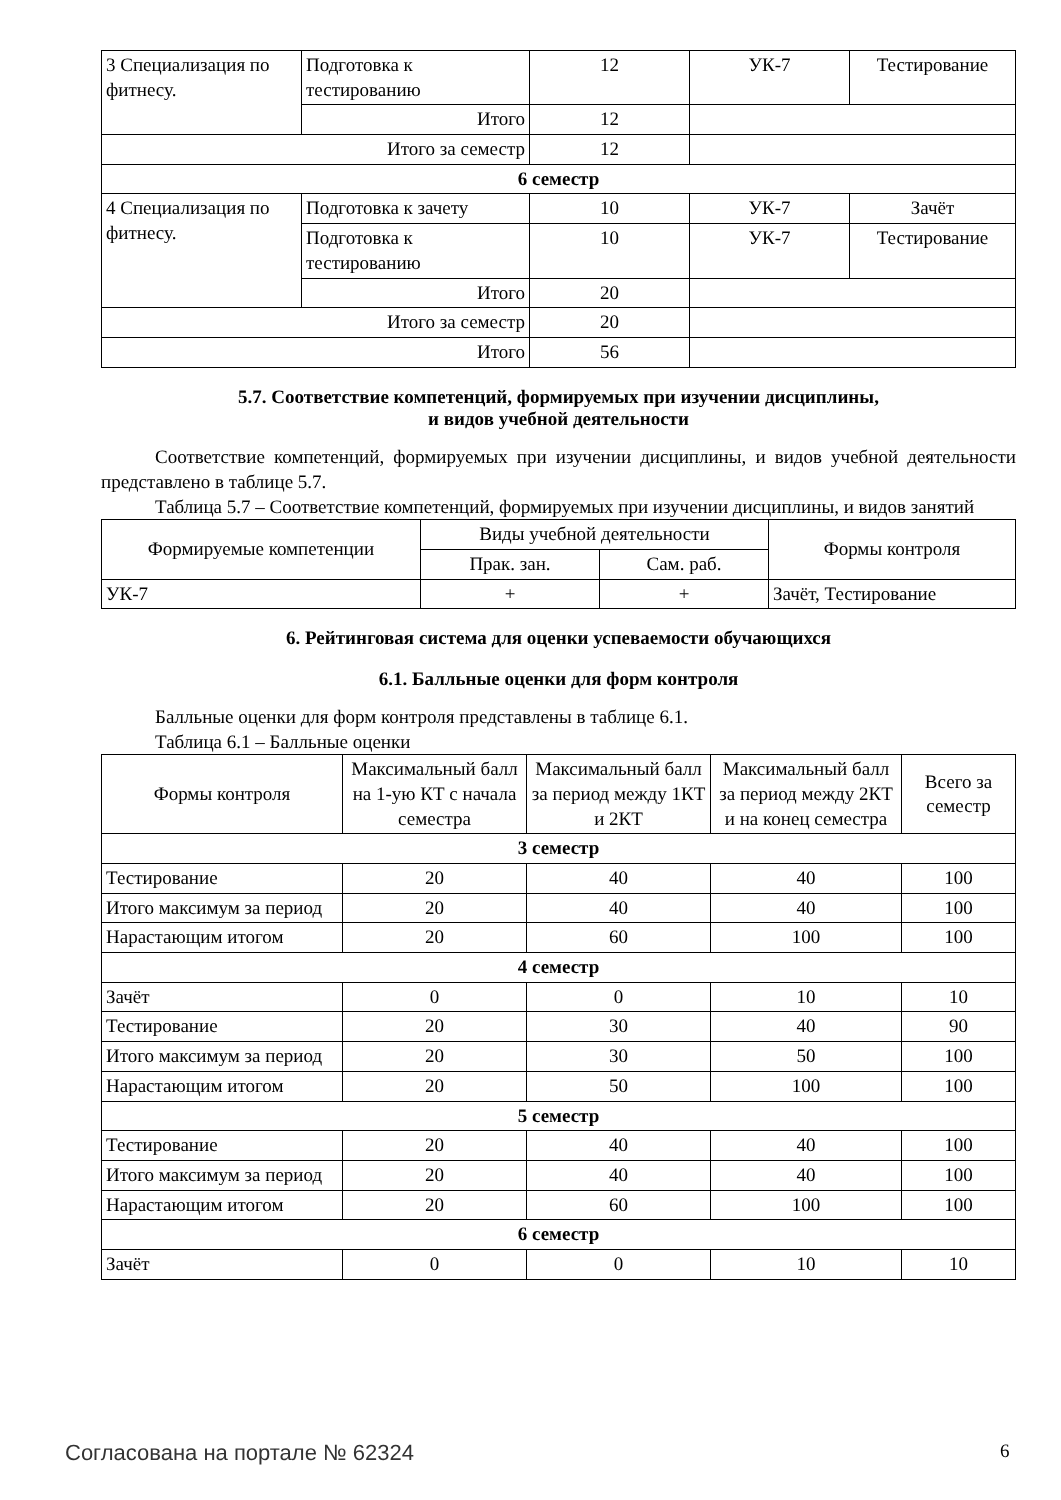| 3 Специализация по фитнесу. | Подготовка к тестированию | 12 | УК-7 | Тестирование |
| | Итого | 12 | | |
| Итого за семестр | | 12 | | |
| 6 семестр | | | | |
| 4 Специализация по фитнесу. | Подготовка к зачету | 10 | УК-7 | Зачёт |
| | Подготовка к тестированию | 10 | УК-7 | Тестирование |
| | Итого | 20 | | |
| Итого за семестр | | 20 | | |
| Итого | | 56 | | |
5.7. Соответствие компетенций, формируемых при изучении дисциплины,
и видов учебной деятельности
Соответствие компетенций, формируемых при изучении дисциплины, и видов учебной деятельности представлено в таблице 5.7.
Таблица 5.7 – Соответствие компетенций, формируемых при изучении дисциплины, и видов занятий
| Формируемые компетенции | Виды учебной деятельности | | Формы контроля |
| --- | --- | --- | --- |
| | Прак. зан. | Сам. раб. | |
| УК-7 | + | + | Зачёт, Тестирование |
6. Рейтинговая система для оценки успеваемости обучающихся
6.1. Балльные оценки для форм контроля
Балльные оценки для форм контроля представлены в таблице 6.1.
Таблица 6.1 – Балльные оценки
| Формы контроля | Максимальный балл на 1-ую КТ с начала семестра | Максимальный балл за период между 1КТ и 2КТ | Максимальный балл за период между 2КТ и на конец семестра | Всего за семестр |
| --- | --- | --- | --- | --- |
| 3 семестр | | | | |
| Тестирование | 20 | 40 | 40 | 100 |
| Итого максимум за период | 20 | 40 | 40 | 100 |
| Нарастающим итогом | 20 | 60 | 100 | 100 |
| 4 семестр | | | | |
| Зачёт | 0 | 0 | 10 | 10 |
| Тестирование | 20 | 30 | 40 | 90 |
| Итого максимум за период | 20 | 30 | 50 | 100 |
| Нарастающим итогом | 20 | 50 | 100 | 100 |
| 5 семестр | | | | |
| Тестирование | 20 | 40 | 40 | 100 |
| Итого максимум за период | 20 | 40 | 40 | 100 |
| Нарастающим итогом | 20 | 60 | 100 | 100 |
| 6 семестр | | | | |
| Зачёт | 0 | 0 | 10 | 10 |
Согласована на портале № 62324 6